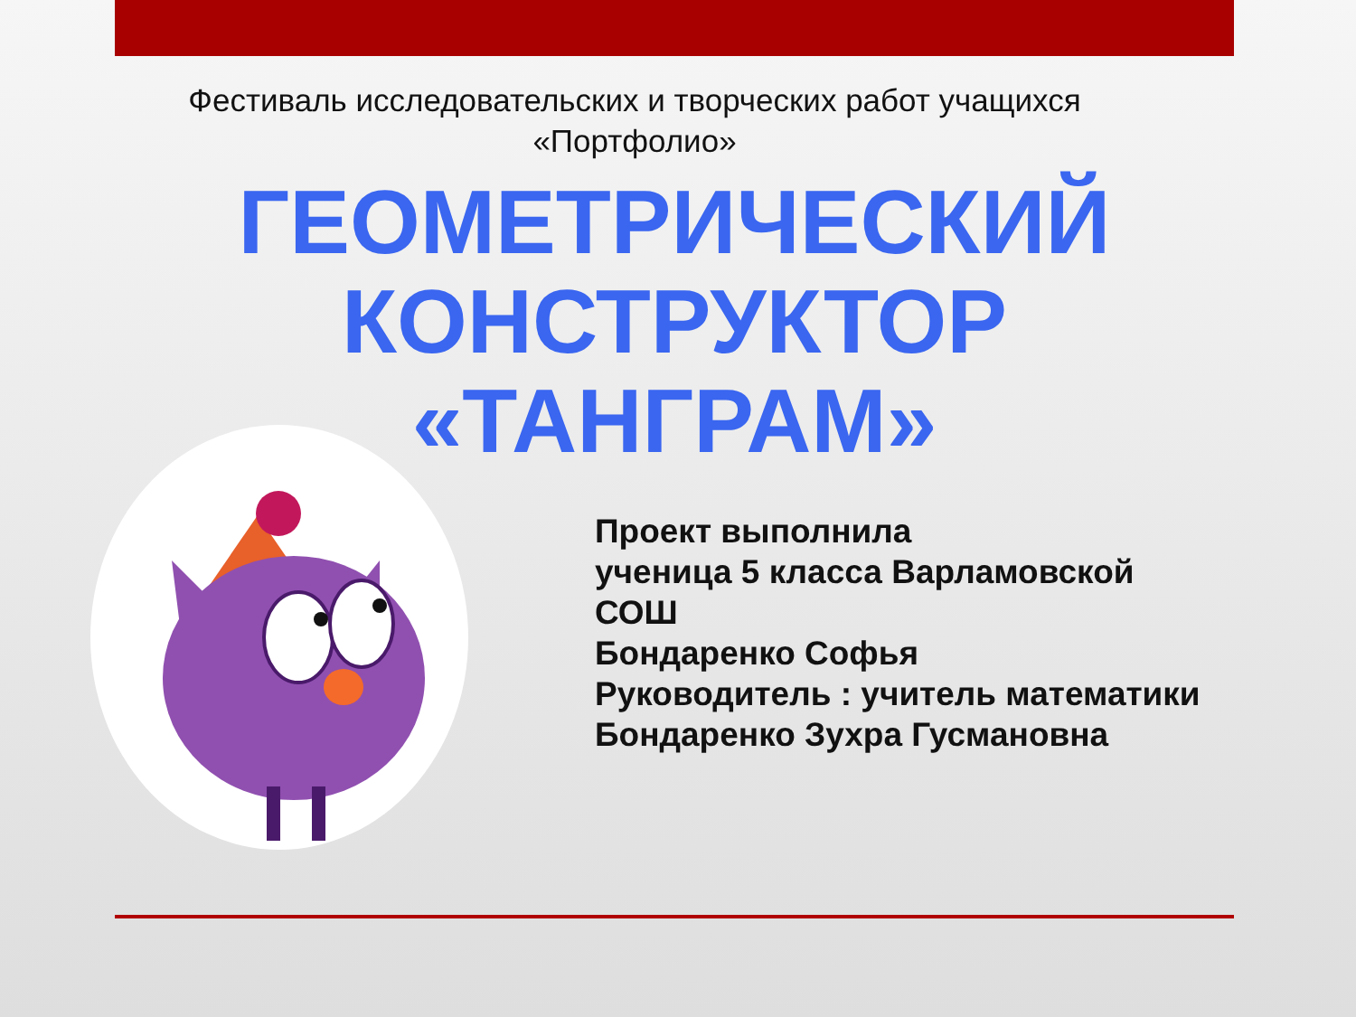Фестиваль исследовательских и творческих работ учащихся
«Портфолио»
ГЕОМЕТРИЧЕСКИЙ
КОНСТРУКТОР
«ТАНГРАМ»
Проект выполнила
ученица 5 класса Варламовской
СОШ
Бондаренко Софья
Руководитель : учитель математики
Бондаренко Зухра Гусмановна